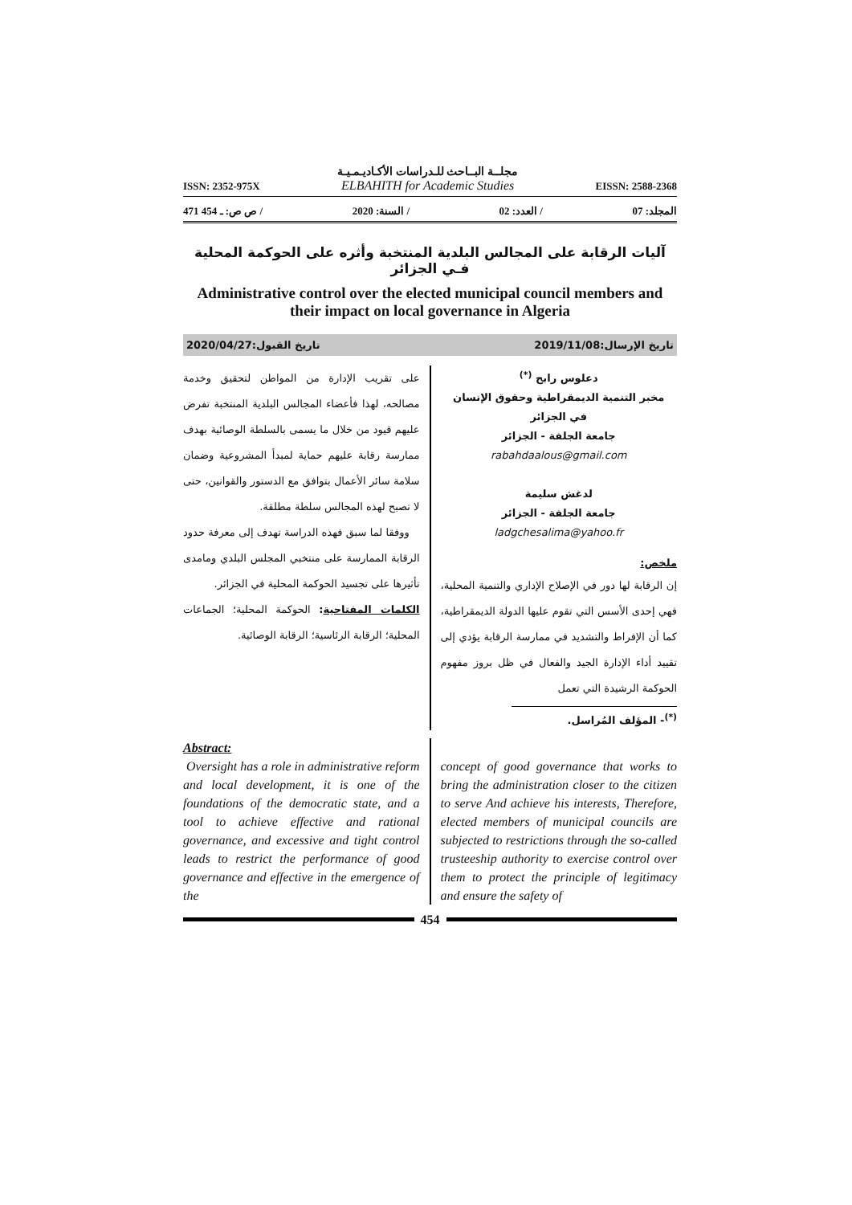ISSN: 2352-975X مجلــة البــاحث للـدراسات الأكـاديـمـيـة
ELBAHITH for Academic Studies EISSN: 2588-2368
471 ـ 454 :ص ص / 2020 :السنة / 02 :العدد / 07 :المجلد
آليات الرقابة على المجالس البلدية المنتخبة وأثره على الحوكمة المحلية فـي الجزائر
Administrative control over the elected municipal council members and their impact on local governance in Algeria
تاريخ الإرسال:2019/11/08 تاريخ القبول:2020/04/27
دعلوس رابح <sup>(*)</sup>
مخبر التنمية الديمقراطية وحقوق الإنسان
في الجزائر
جامعة الجلفة - الجزائر
rabahdaalous@gmail.com
لدغش سليمة
جامعة الجلفة - الجزائر
ladgchesalima@yahoo.fr
ملخص:
إن الرقابة لها دور في الإصلاح الإداري والتنمية المحلية، فهي إحدى الأسس التي تقوم عليها الدولة الديمقراطية، كما أن الإفراط والتشديد في ممارسة الرقابة يؤدي إلى تقييد أداء الإدارة الجيد والفعال في ظل بروز مفهوم الحوكمة الرشيدة التي تعمل
<sup>(*)</sup>- المؤلف المُراسل.
على تقريب الإدارة من المواطن لتحقيق وخدمة مصالحه، لهذا فأعضاء المجالس البلدية المنتخبة تفرض عليهم قيود من خلال ما يسمى بالسلطة الوصائية بهدف ممارسة رقابة عليهم حماية لمبدأ المشروعية وضمان سلامة سائر الأعمال بتوافق مع الدستور والقوانين، حتى لا تصبح لهذه المجالس سلطة مطلقة.
ووفقا لما سبق فهذه الدراسة تهدف إلى معرفة حدود الرقابة الممارسة على منتخبي المجلس البلدي ومامدى تأثيرها على تجسيد الحوكمة المحلية في الجزائر.
الكلمات المفتاحية: الحوكمة المحلية؛ الجماعات المحلية؛ الرقابة الرئاسية؛ الرقابة الوصائية.
Abstract:
Oversight has a role in administrative reform and local development, it is one of the foundations of the democratic state, and a tool to achieve effective and rational governance, and excessive and tight control leads to restrict the performance of good governance and effective in the emergence of the
concept of good governance that works to bring the administration closer to the citizen to serve And achieve his interests, Therefore, elected members of municipal councils are subjected to restrictions through the so-called trusteeship authority to exercise control over them to protect the principle of legitimacy and ensure the safety of
454